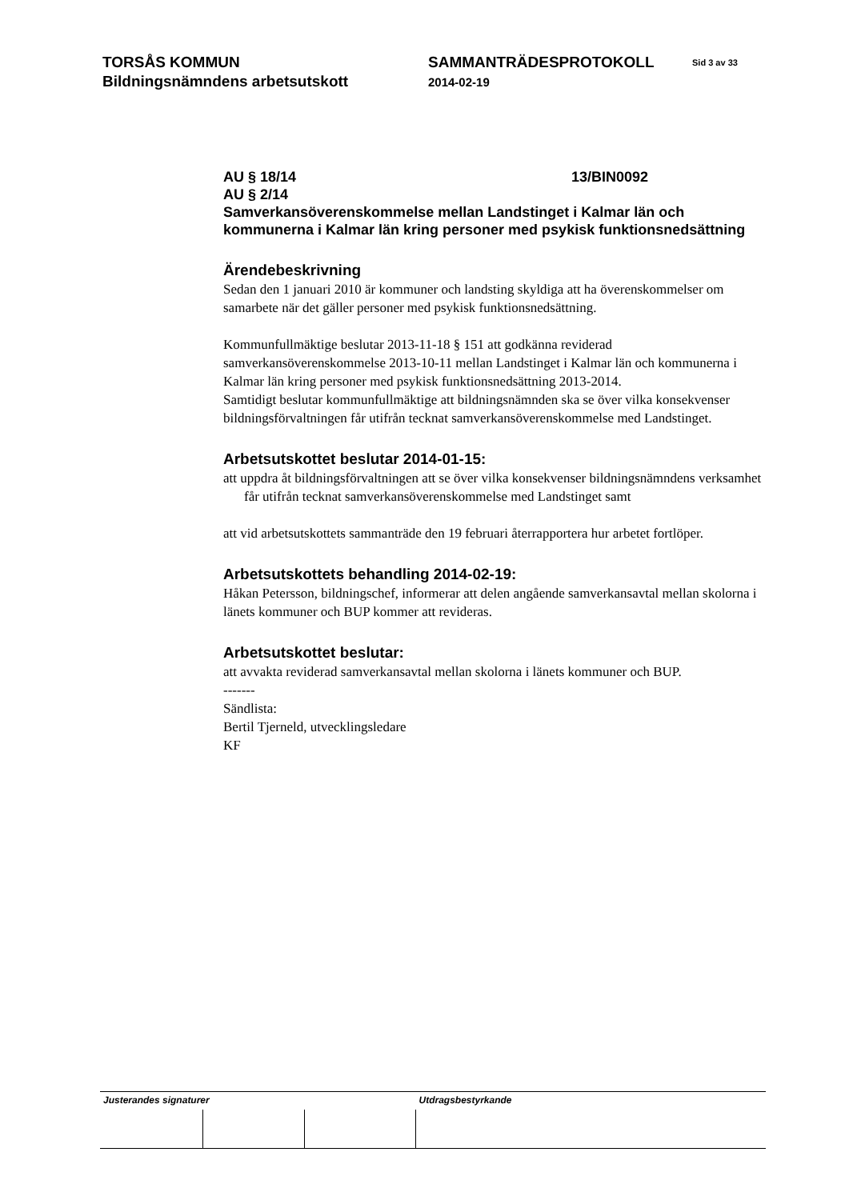TORSÅS KOMMUN
Bildningsnämndens arbetsutskott
SAMMANTRÄDESPROTOKOLL
2014-02-19
Sid 3 av 33
AU § 18/14 13/BIN0092
AU § 2/14
Samverkansöverenskommelse mellan Landstinget i Kalmar län och kommunerna i Kalmar län kring personer med psykisk funktionsnedsättning
Ärendebeskrivning
Sedan den 1 januari 2010 är kommuner och landsting skyldiga att ha överenskommelser om samarbete när det gäller personer med psykisk funktionsnedsättning.
Kommunfullmäktige beslutar 2013-11-18 § 151 att godkänna reviderad samverkansöverenskommelse 2013-10-11 mellan Landstinget i Kalmar län och kommunerna i Kalmar län kring personer med psykisk funktionsnedsättning 2013-2014.
Samtidigt beslutar kommunfullmäktige att bildningsnämnden ska se över vilka konsekvenser bildningsförvaltningen får utifrån tecknat samverkansöverenskommelse med Landstinget.
Arbetsutskottet beslutar 2014-01-15:
att uppdra åt bildningsförvaltningen att se över vilka konsekvenser bildningsnämndens verksamhet får utifrån tecknat samverkansöverenskommelse med Landstinget samt
att vid arbetsutskottets sammanträde den 19 februari återrapportera hur arbetet fortlöper.
Arbetsutskottets behandling 2014-02-19:
Håkan Petersson, bildningschef, informerar att delen angående samverkansavtal mellan skolorna i länets kommuner och BUP kommer att revideras.
Arbetsutskottet beslutar:
att avvakta reviderad samverkansavtal mellan skolorna i länets kommuner och BUP.
-------
Sändlista:
Bertil Tjerneld, utvecklingsledare
KF
| Justerandes signaturer | | | Utdragsbestyrkande |